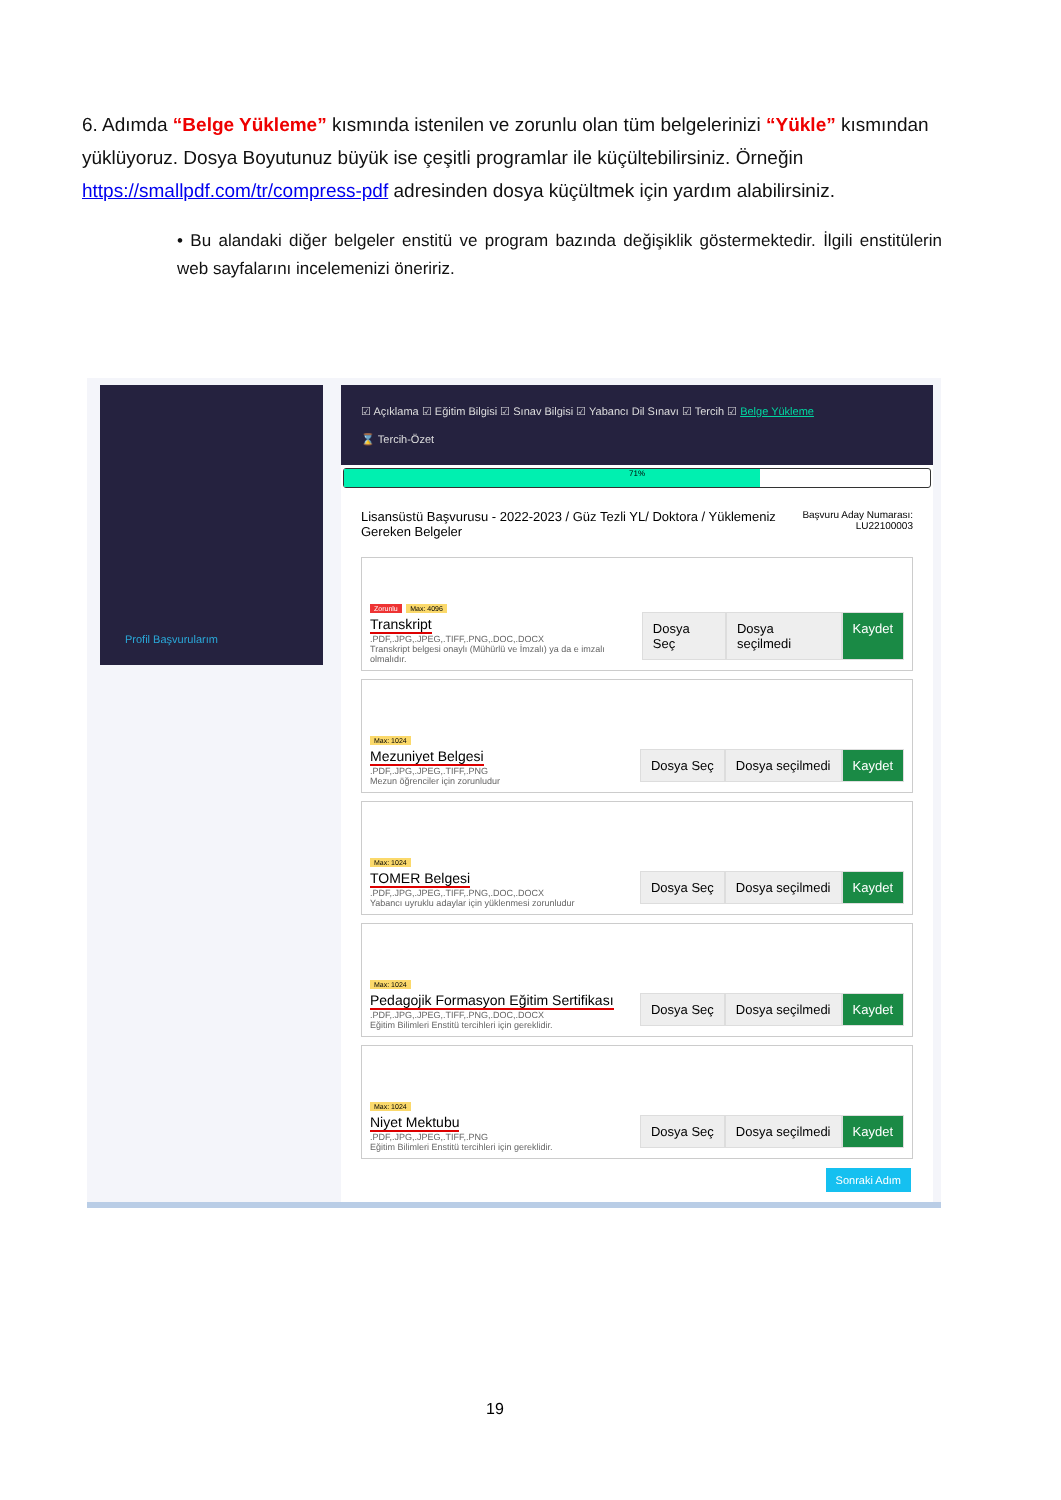6. Adımda “Belge Yükleme” kısmında istenilen ve zorunlu olan tüm belgelerinizi “Yükle” kısmından yüklüyoruz. Dosya Boyutunuz büyük ise çeşitli programlar ile küçültebilirsiniz. Örneğin https://smallpdf.com/tr/compress-pdf adresinden dosya küçültmek için yardım alabilirsiniz.
• Bu alandaki diğer belgeler enstitü ve program bazında değişiklik göstermektedir. İlgili enstitülerin web sayfalarını incelemenizi öneririz.
Profil Başvurularım
☑ Açıklama ☑ Eğitim Bilgisi ☑ Sınav Bilgisi ☑ Yabancı Dil Sınavı ☑ Tercih ☑ Belge Yükleme
⌛ Tercih-Özet
71%
Lisansüstü Başvurusu - 2022-2023 / Güz Tezli YL/ Doktora / Yüklemeniz
Gereken Belgeler
Başvuru Aday Numarası:
LU22100003
Zorunlu Max: 4096
Transkript
.PDF,.JPG,.JPEG,.TIFF,.PNG,.DOC,.DOCX
Transkript belgesi onaylı (Mühürlü ve İmzalı) ya da e imzalı olmalıdır.
Dosya Seç Dosya seçilmedi Kaydet
Max: 1024
Mezuniyet Belgesi
.PDF,.JPG,.JPEG,.TIFF,.PNG
Mezun öğrenciler için zorunludur
Dosya Seç Dosya seçilmedi Kaydet
Max: 1024
TOMER Belgesi
.PDF,.JPG,.JPEG,.TIFF,.PNG,.DOC,.DOCX
Yabancı uyruklu adaylar için yüklenmesi zorunludur
Dosya Seç Dosya seçilmedi Kaydet
Max: 1024
Pedagojik Formasyon Eğitim Sertifikası
.PDF,.JPG,.JPEG,.TIFF,.PNG,.DOC,.DOCX
Eğitim Bilimleri Enstitü tercihleri için gereklidir.
Dosya Seç Dosya seçilmedi Kaydet
Max: 1024
Niyet Mektubu
.PDF,.JPG,.JPEG,.TIFF,.PNG
Eğitim Bilimleri Enstitü tercihleri için gereklidir.
Dosya Seç Dosya seçilmedi Kaydet
Sonraki Adım
19